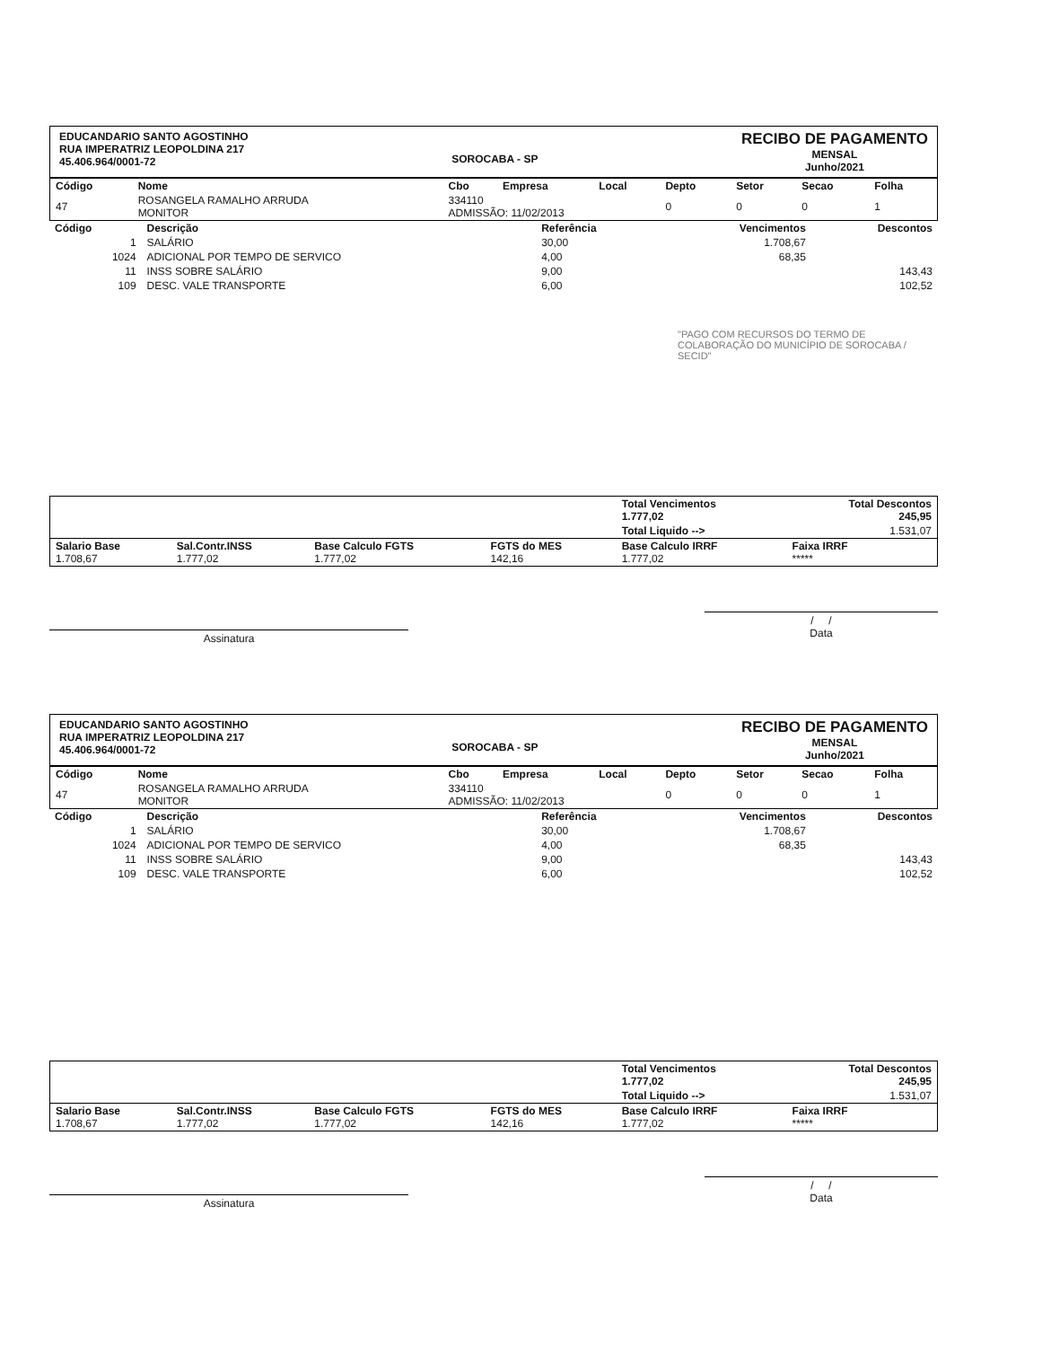EDUCANDARIO SANTO AGOSTINHO
RUA IMPERATRIZ LEOPOLDINA 217
45.406.964/0001-72
SOROCABA - SP
RECIBO DE PAGAMENTO
MENSAL
Junho/2021
| Código | Nome | Cbo | Empresa | Local | Depto | Setor | Secao | Folha |
| --- | --- | --- | --- | --- | --- | --- | --- | --- |
| 47 | ROSANGELA RAMALHO ARRUDA MONITOR | 334110 ADMISSÃO: 11/02/2013 | | | 0 | 0 | 0 | 1 |
| Código | Descrição | Referência | Vencimentos | Descontos |
| --- | --- | --- | --- | --- |
| 1 | SALÁRIO | 30,00 | 1.708,67 | |
| 1024 | ADICIONAL POR TEMPO DE SERVICO | 4,00 | 68,35 | |
| 11 | INSS SOBRE SALÁRIO | 9,00 | | 143,43 |
| 109 | DESC. VALE TRANSPORTE | 6,00 | | 102,52 |
"PAGO COM RECURSOS DO TERMO DE COLABORAÇÃO DO MUNICÍPIO DE SOROCABA / SECID"
| | | | | Total Vencimentos 1.777,02 | Total Descontos 245,95 |
| | | | | Total Liquido --> | 1.531,07 |
| Salario Base 1.708,67 | Sal.Contr.INSS 1.777,02 | Base Calculo FGTS 1.777,02 | FGTS do MES 142,16 | Base Calculo IRRF 1.777,02 | Faixa IRRF ***** |
Assinatura
/ /
Data
EDUCANDARIO SANTO AGOSTINHO
RUA IMPERATRIZ LEOPOLDINA 217
45.406.964/0001-72
SOROCABA - SP
RECIBO DE PAGAMENTO
MENSAL
Junho/2021
| Código | Nome | Cbo | Empresa | Local | Depto | Setor | Secao | Folha |
| --- | --- | --- | --- | --- | --- | --- | --- | --- |
| 47 | ROSANGELA RAMALHO ARRUDA MONITOR | 334110 ADMISSÃO: 11/02/2013 | | | 0 | 0 | 0 | 1 |
| Código | Descrição | Referência | Vencimentos | Descontos |
| --- | --- | --- | --- | --- |
| 1 | SALÁRIO | 30,00 | 1.708,67 | |
| 1024 | ADICIONAL POR TEMPO DE SERVICO | 4,00 | 68,35 | |
| 11 | INSS SOBRE SALÁRIO | 9,00 | | 143,43 |
| 109 | DESC. VALE TRANSPORTE | 6,00 | | 102,52 |
| | | | | Total Vencimentos 1.777,02 | Total Descontos 245,95 |
| | | | | Total Liquido --> | 1.531,07 |
| Salario Base 1.708,67 | Sal.Contr.INSS 1.777,02 | Base Calculo FGTS 1.777,02 | FGTS do MES 142,16 | Base Calculo IRRF 1.777,02 | Faixa IRRF ***** |
Assinatura
/ /
Data